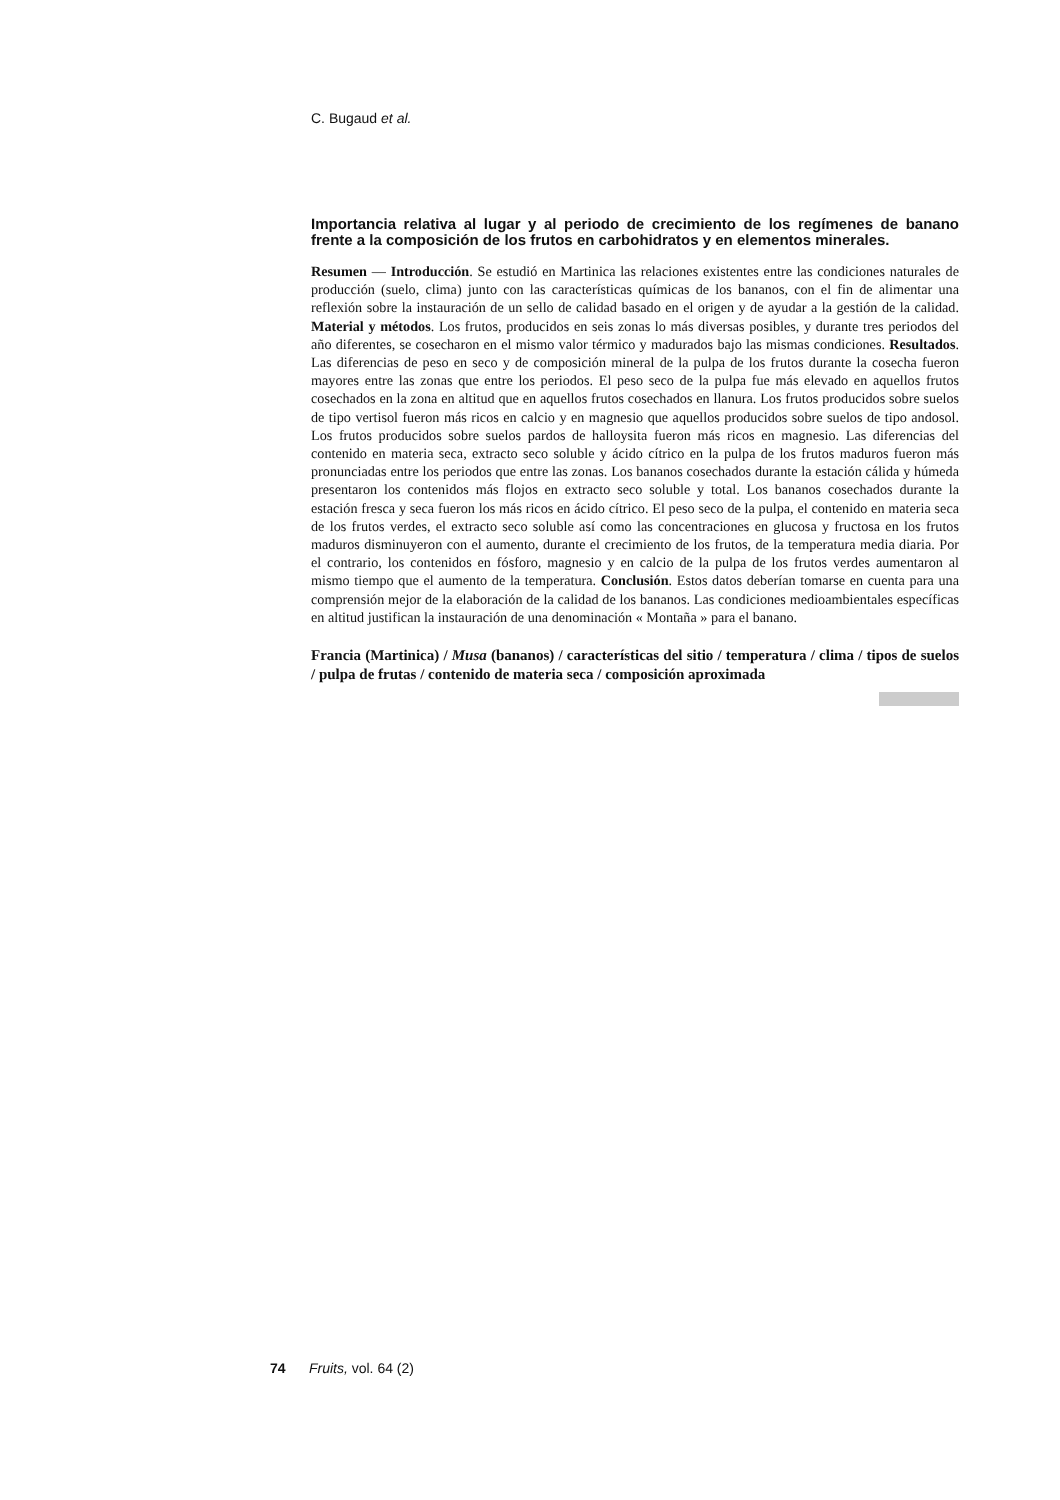C. Bugaud et al.
Importancia relativa al lugar y al periodo de crecimiento de los regímenes de banano frente a la composición de los frutos en carbohidratos y en elementos minerales.
Resumen — Introducción. Se estudió en Martinica las relaciones existentes entre las condiciones naturales de producción (suelo, clima) junto con las características químicas de los bananos, con el fin de alimentar una reflexión sobre la instauración de un sello de calidad basado en el origen y de ayudar a la gestión de la calidad. Material y métodos. Los frutos, producidos en seis zonas lo más diversas posibles, y durante tres periodos del año diferentes, se cosecharon en el mismo valor térmico y madurados bajo las mismas condiciones. Resultados. Las diferencias de peso en seco y de composición mineral de la pulpa de los frutos durante la cosecha fueron mayores entre las zonas que entre los periodos. El peso seco de la pulpa fue más elevado en aquellos frutos cosechados en la zona en altitud que en aquellos frutos cosechados en llanura. Los frutos producidos sobre suelos de tipo vertisol fueron más ricos en calcio y en magnesio que aquellos producidos sobre suelos de tipo andosol. Los frutos producidos sobre suelos pardos de halloysita fueron más ricos en magnesio. Las diferencias del contenido en materia seca, extracto seco soluble y ácido cítrico en la pulpa de los frutos maduros fueron más pronunciadas entre los periodos que entre las zonas. Los bananos cosechados durante la estación cálida y húmeda presentaron los contenidos más flojos en extracto seco soluble y total. Los bananos cosechados durante la estación fresca y seca fueron los más ricos en ácido cítrico. El peso seco de la pulpa, el contenido en materia seca de los frutos verdes, el extracto seco soluble así como las concentraciones en glucosa y fructosa en los frutos maduros disminuyeron con el aumento, durante el crecimiento de los frutos, de la temperatura media diaria. Por el contrario, los contenidos en fósforo, magnesio y en calcio de la pulpa de los frutos verdes aumentaron al mismo tiempo que el aumento de la temperatura. Conclusión. Estos datos deberían tomarse en cuenta para una comprensión mejor de la elaboración de la calidad de los bananos. Las condiciones medioambientales específicas en altitud justifican la instauración de una denominación « Montaña » para el banano.
Francia (Martinica) / Musa (bananos) / características del sitio / temperatura / clima / tipos de suelos / pulpa de frutas / contenido de materia seca / composición aproximada
74 Fruits, vol. 64 (2)